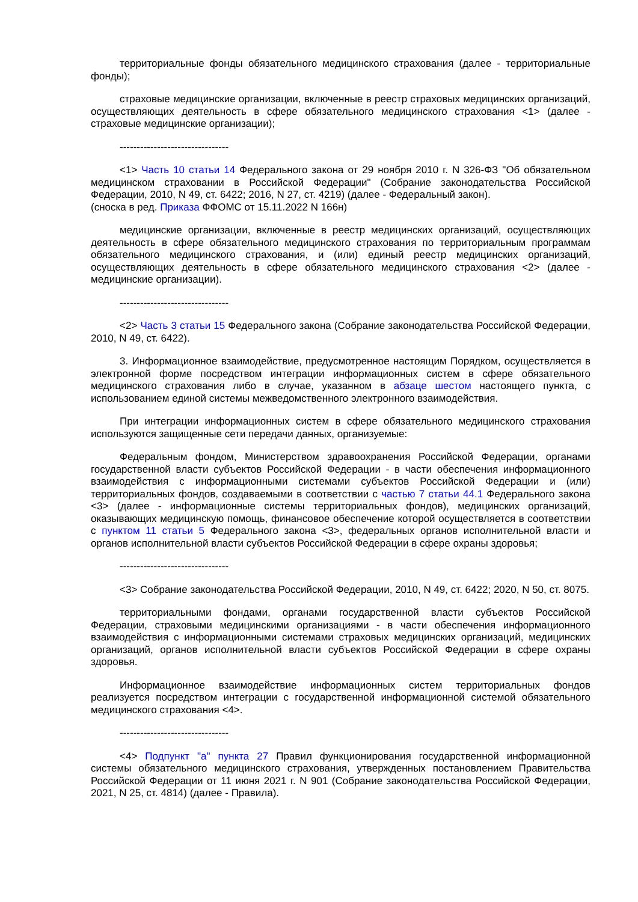территориальные фонды обязательного медицинского страхования (далее - территориальные фонды);
страховые медицинские организации, включенные в реестр страховых медицинских организаций, осуществляющих деятельность в сфере обязательного медицинского страхования <1> (далее - страховые медицинские организации);
--------------------------------
<1> Часть 10 статьи 14 Федерального закона от 29 ноября 2010 г. N 326-ФЗ "Об обязательном медицинском страховании в Российской Федерации" (Собрание законодательства Российской Федерации, 2010, N 49, ст. 6422; 2016, N 27, ст. 4219) (далее - Федеральный закон).
(сноска в ред. Приказа ФФОМС от 15.11.2022 N 166н)
медицинские организации, включенные в реестр медицинских организаций, осуществляющих деятельность в сфере обязательного медицинского страхования по территориальным программам обязательного медицинского страхования, и (или) единый реестр медицинских организаций, осуществляющих деятельность в сфере обязательного медицинского страхования <2> (далее - медицинские организации).
--------------------------------
<2> Часть 3 статьи 15 Федерального закона (Собрание законодательства Российской Федерации, 2010, N 49, ст. 6422).
3. Информационное взаимодействие, предусмотренное настоящим Порядком, осуществляется в электронной форме посредством интеграции информационных систем в сфере обязательного медицинского страхования либо в случае, указанном в абзаце шестом настоящего пункта, с использованием единой системы межведомственного электронного взаимодействия.
При интеграции информационных систем в сфере обязательного медицинского страхования используются защищенные сети передачи данных, организуемые:
Федеральным фондом, Министерством здравоохранения Российской Федерации, органами государственной власти субъектов Российской Федерации - в части обеспечения информационного взаимодействия с информационными системами субъектов Российской Федерации и (или) территориальных фондов, создаваемыми в соответствии с частью 7 статьи 44.1 Федерального закона <3> (далее - информационные системы территориальных фондов), медицинских организаций, оказывающих медицинскую помощь, финансовое обеспечение которой осуществляется в соответствии с пунктом 11 статьи 5 Федерального закона <3>, федеральных органов исполнительной власти и органов исполнительной власти субъектов Российской Федерации в сфере охраны здоровья;
--------------------------------
<3> Собрание законодательства Российской Федерации, 2010, N 49, ст. 6422; 2020, N 50, ст. 8075.
территориальными фондами, органами государственной власти субъектов Российской Федерации, страховыми медицинскими организациями - в части обеспечения информационного взаимодействия с информационными системами страховых медицинских организаций, медицинских организаций, органов исполнительной власти субъектов Российской Федерации в сфере охраны здоровья.
Информационное взаимодействие информационных систем территориальных фондов реализуется посредством интеграции с государственной информационной системой обязательного медицинского страхования <4>.
--------------------------------
<4> Подпункт "а" пункта 27 Правил функционирования государственной информационной системы обязательного медицинского страхования, утвержденных постановлением Правительства Российской Федерации от 11 июня 2021 г. N 901 (Собрание законодательства Российской Федерации, 2021, N 25, ст. 4814) (далее - Правила).